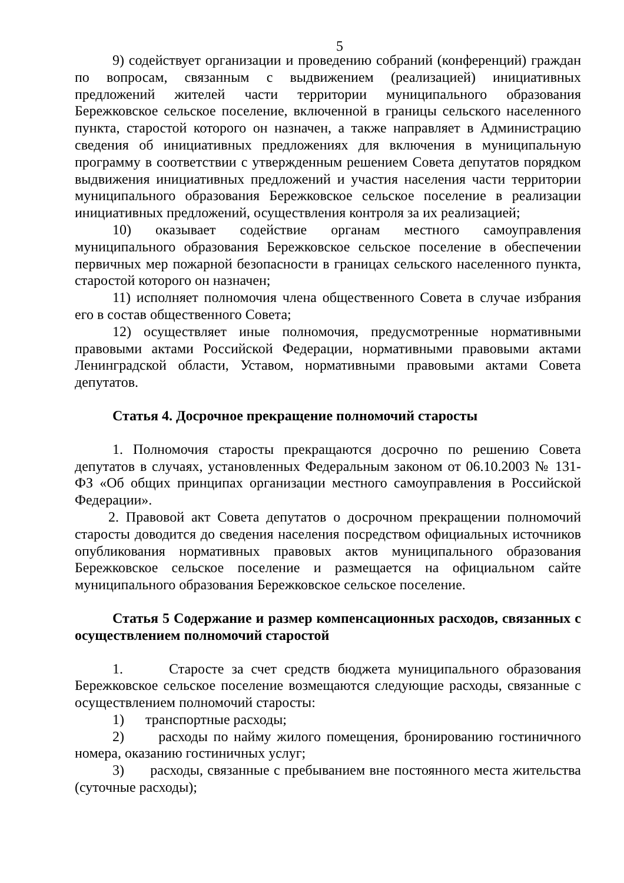5
9) содействует организации и проведению собраний (конференций) граждан по вопросам, связанным с выдвижением (реализацией) инициативных предложений жителей части территории муниципального образования Бережковское сельское поселение, включенной в границы сельского населенного пункта, старостой которого он назначен, а также направляет в Администрацию сведения об инициативных предложениях для включения в муниципальную программу в соответствии с утвержденным решением Совета депутатов порядком выдвижения инициативных предложений и участия населения части территории муниципального образования Бережковское сельское поселение в реализации инициативных предложений, осуществления контроля за их реализацией;
10) оказывает содействие органам местного самоуправления муниципального образования Бережковское сельское поселение в обеспечении первичных мер пожарной безопасности в границах сельского населенного пункта, старостой которого он назначен;
11) исполняет полномочия члена общественного Совета в случае избрания его в состав общественного Совета;
12) осуществляет иные полномочия, предусмотренные нормативными правовыми актами Российской Федерации, нормативными правовыми актами Ленинградской области, Уставом, нормативными правовыми актами Совета депутатов.
Статья 4. Досрочное прекращение полномочий старосты
1. Полномочия старосты прекращаются досрочно по решению Совета депутатов в случаях, установленных Федеральным законом от 06.10.2003 № 131-ФЗ «Об общих принципах организации местного самоуправления в Российской Федерации».
2. Правовой акт Совета депутатов о досрочном прекращении полномочий старосты доводится до сведения населения посредством официальных источников опубликования нормативных правовых актов муниципального образования Бережковское сельское поселение и размещается на официальном сайте муниципального образования Бережковское сельское поселение.
Статья 5 Содержание и размер компенсационных расходов, связанных с осуществлением полномочий старостой
1. Старосте за счет средств бюджета муниципального образования Бережковское сельское поселение возмещаются следующие расходы, связанные с осуществлением полномочий старосты:
1) транспортные расходы;
2) расходы по найму жилого помещения, бронированию гостиничного номера, оказанию гостиничных услуг;
3) расходы, связанные с пребыванием вне постоянного места жительства (суточные расходы);